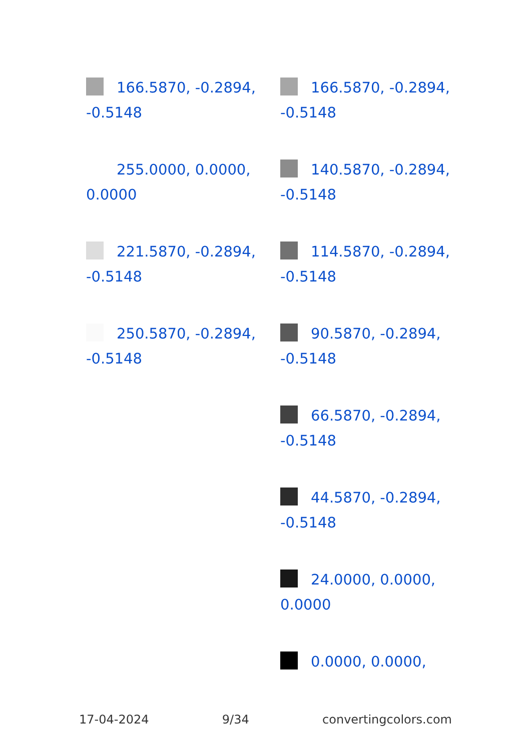166.5870, -0.2894, -0.5148
255.0000, 0.0000, 0.0000
221.5870, -0.2894, -0.5148
250.5870, -0.2894, -0.5148
166.5870, -0.2894, -0.5148
140.5870, -0.2894, -0.5148
114.5870, -0.2894, -0.5148
90.5870, -0.2894, -0.5148
66.5870, -0.2894, -0.5148
44.5870, -0.2894, -0.5148
24.0000, 0.0000, 0.0000
0.0000, 0.0000,
17-04-2024 9/34 convertingcolors.com